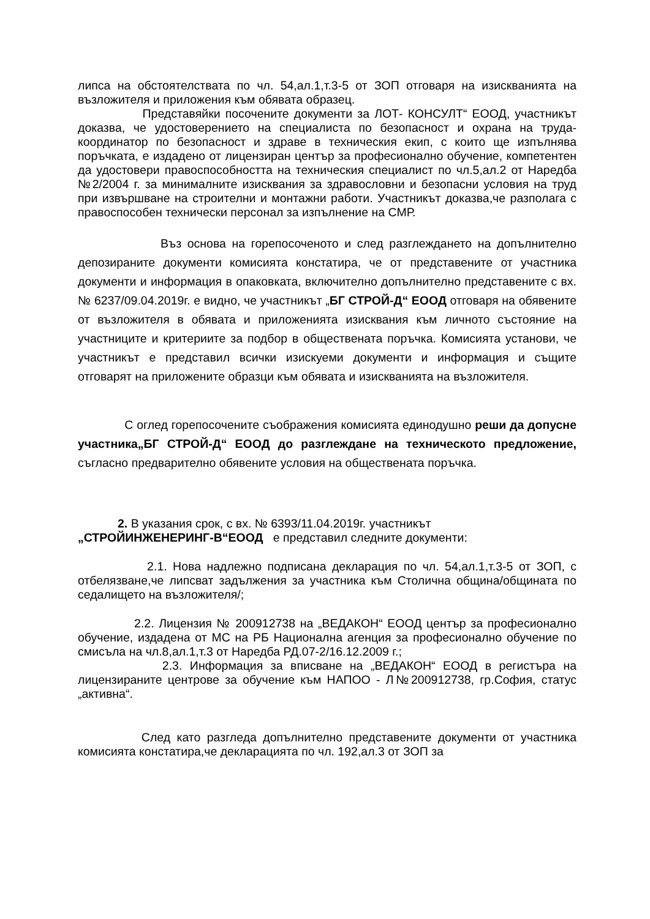липса на обстоятелствата по чл. 54,ал.1,т.3-5 от ЗОП отговаря на изискванията на възложителя и приложения към обявата образец.
Представяйки посочените документи за ЛОТ- КОНСУЛТ“ ЕООД, участникът доказва, че удостоверението на специалиста по безопасност и охрана на труда- координатор по безопасност и здраве в техническия екип, с които ще изпълнява поръчката, е издадено от лицензиран център за професионално обучение, компетентен да удостовери правоспособността на техническия специалист по чл.5,ал.2 от Наредба №2/2004 г. за минималните изисквания за здравословни и безопасни условия на труд при извършване на строителни и монтажни работи. Участникът доказва,че разполага с правоспособен технически персонал за изпълнение на СМР.
Въз основа на горепосоченото и след разглеждането на допълнително депозираните документи комисията констатира, че от представените от участника документи и информация в опаковката, включително допълнително представените с вх.№ 6237/09.04.2019г. е видно, че участникът „БГ СТРОЙ-Д“ ЕООД отговаря на обявените от възложителя в обявата и приложенията изисквания към личното състояние на участниците и критериите за подбор в обществената поръчка. Комисията установи, че участникът е представил всички изискуеми документи и информация и същите отговарят на приложените образци към обявата и изискванията на възложителя.
С оглед горепосочените съображения комисията единодушно реши да допусне участника„БГ СТРОЙ-Д“ ЕООД до разглеждане на техническото предложение, съгласно предварително обявените условия на обществената поръчка.
2. В указания срок, с вх. № 6393/11.04.2019г. участникът
„СТРОЙИНЖЕНЕРИНГ-В“ЕООД е представил следните документи:
2.1. Нова надлежно подписана декларация по чл. 54,ал.1,т.3-5 от ЗОП, с отбелязване,че липсват задължения за участника към Столична община/общината по седалището на възложителя/;
2.2. Лицензия № 200912738 на „ВЕДАКОН“ ЕООД център за професионално обучение, издадена от МС на РБ Национална агенция за професионално обучение по смисъла на чл.8,ал.1,т.3 от Наредба РД.07-2/16.12.2009 г.;
2.3. Информация за вписване на „ВЕДАКОН“ ЕООД в регистъра на лицензираните центрове за обучение към НАПОО - Л№200912738, гр.София, статус „активна“.
След като разгледа допълнително представените документи от участника комисията констатира,че декларацията по чл. 192,ал.3 от ЗОП за